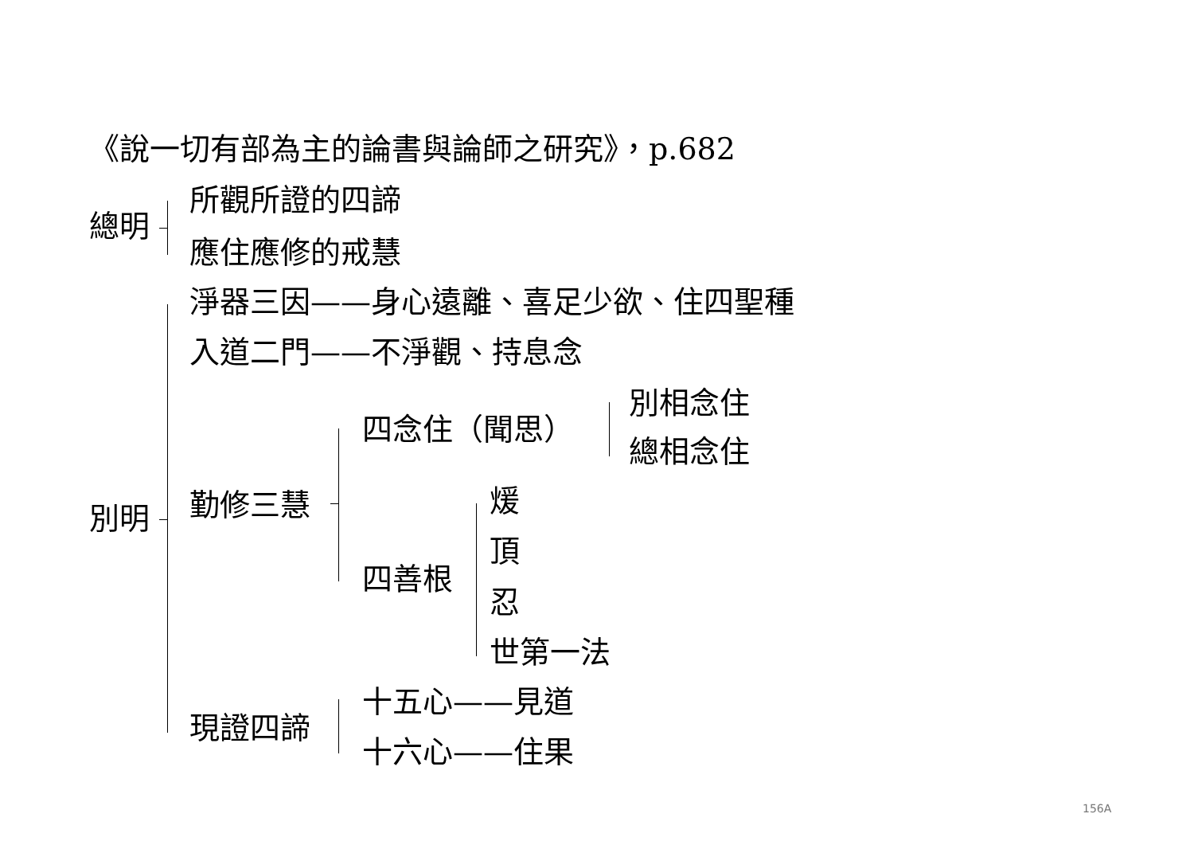《說一切有部為主的論書與論師之研究》，p.682
總明
所觀所證的四諦
應住應修的戒慧
別明
淨器三因——身心遠離、喜足少欲、住四聖種
入道二門——不淨觀、持息念
勤修三慧
四念住（聞思）
別相念住
總相念住
四善根
煖
頂
忍
世第一法
現證四諦
十五心——見道
十六心——住果
156A